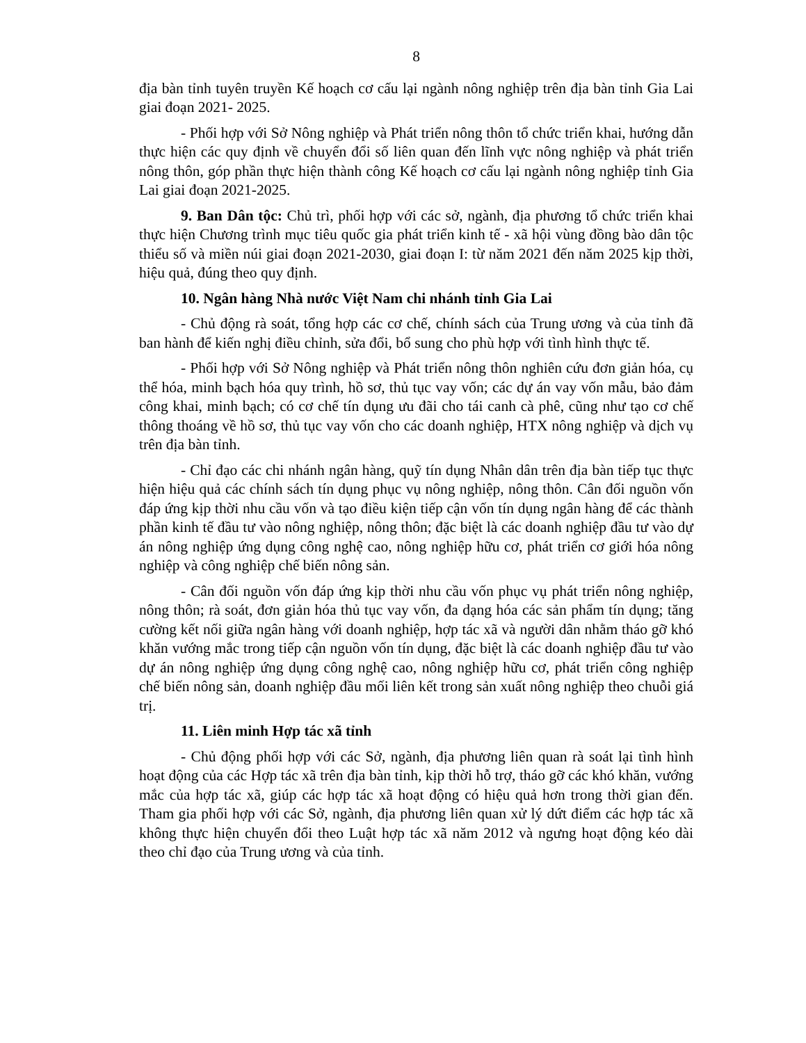8
địa bàn tỉnh tuyên truyền Kế hoạch cơ cấu lại ngành nông nghiệp trên địa bàn tỉnh Gia Lai giai đoạn 2021- 2025.
- Phối hợp với Sở Nông nghiệp và Phát triển nông thôn tổ chức triển khai, hướng dẫn thực hiện các quy định về chuyển đổi số liên quan đến lĩnh vực nông nghiệp và phát triển nông thôn, góp phần thực hiện thành công Kế hoạch cơ cấu lại ngành nông nghiệp tỉnh Gia Lai giai đoạn 2021-2025.
9. Ban Dân tộc: Chủ trì, phối hợp với các sở, ngành, địa phương tổ chức triển khai thực hiện Chương trình mục tiêu quốc gia phát triển kinh tế - xã hội vùng đồng bào dân tộc thiểu số và miền núi giai đoạn 2021-2030, giai đoạn I: từ năm 2021 đến năm 2025 kịp thời, hiệu quả, đúng theo quy định.
10. Ngân hàng Nhà nước Việt Nam chi nhánh tỉnh Gia Lai
- Chủ động rà soát, tổng hợp các cơ chế, chính sách của Trung ương và của tỉnh đã ban hành để kiến nghị điều chỉnh, sửa đổi, bổ sung cho phù hợp với tình hình thực tế.
- Phối hợp với Sở Nông nghiệp và Phát triển nông thôn nghiên cứu đơn giản hóa, cụ thể hóa, minh bạch hóa quy trình, hồ sơ, thủ tục vay vốn; các dự án vay vốn mẫu, bảo đảm công khai, minh bạch; có cơ chế tín dụng ưu đãi cho tái canh cà phê, cũng như tạo cơ chế thông thoáng về hồ sơ, thủ tục vay vốn cho các doanh nghiệp, HTX nông nghiệp và dịch vụ trên địa bàn tỉnh.
- Chỉ đạo các chi nhánh ngân hàng, quỹ tín dụng Nhân dân trên địa bàn tiếp tục thực hiện hiệu quả các chính sách tín dụng phục vụ nông nghiệp, nông thôn. Cân đối nguồn vốn đáp ứng kịp thời nhu cầu vốn và tạo điều kiện tiếp cận vốn tín dụng ngân hàng để các thành phần kinh tế đầu tư vào nông nghiệp, nông thôn; đặc biệt là các doanh nghiệp đầu tư vào dự án nông nghiệp ứng dụng công nghệ cao, nông nghiệp hữu cơ, phát triển cơ giới hóa nông nghiệp và công nghiệp chế biến nông sản.
- Cân đối nguồn vốn đáp ứng kịp thời nhu cầu vốn phục vụ phát triển nông nghiệp, nông thôn; rà soát, đơn giản hóa thủ tục vay vốn, đa dạng hóa các sản phẩm tín dụng; tăng cường kết nối giữa ngân hàng với doanh nghiệp, hợp tác xã và người dân nhằm tháo gỡ khó khăn vướng mắc trong tiếp cận nguồn vốn tín dụng, đặc biệt là các doanh nghiệp đầu tư vào dự án nông nghiệp ứng dụng công nghệ cao, nông nghiệp hữu cơ, phát triển công nghiệp chế biến nông sản, doanh nghiệp đầu mối liên kết trong sản xuất nông nghiệp theo chuỗi giá trị.
11. Liên minh Hợp tác xã tỉnh
- Chủ động phối hợp với các Sở, ngành, địa phương liên quan rà soát lại tình hình hoạt động của các Hợp tác xã trên địa bàn tỉnh, kịp thời hỗ trợ, tháo gỡ các khó khăn, vướng mắc của hợp tác xã, giúp các hợp tác xã hoạt động có hiệu quả hơn trong thời gian đến. Tham gia phối hợp với các Sở, ngành, địa phương liên quan xử lý dứt điểm các hợp tác xã không thực hiện chuyển đổi theo Luật hợp tác xã năm 2012 và ngưng hoạt động kéo dài theo chỉ đạo của Trung ương và của tỉnh.